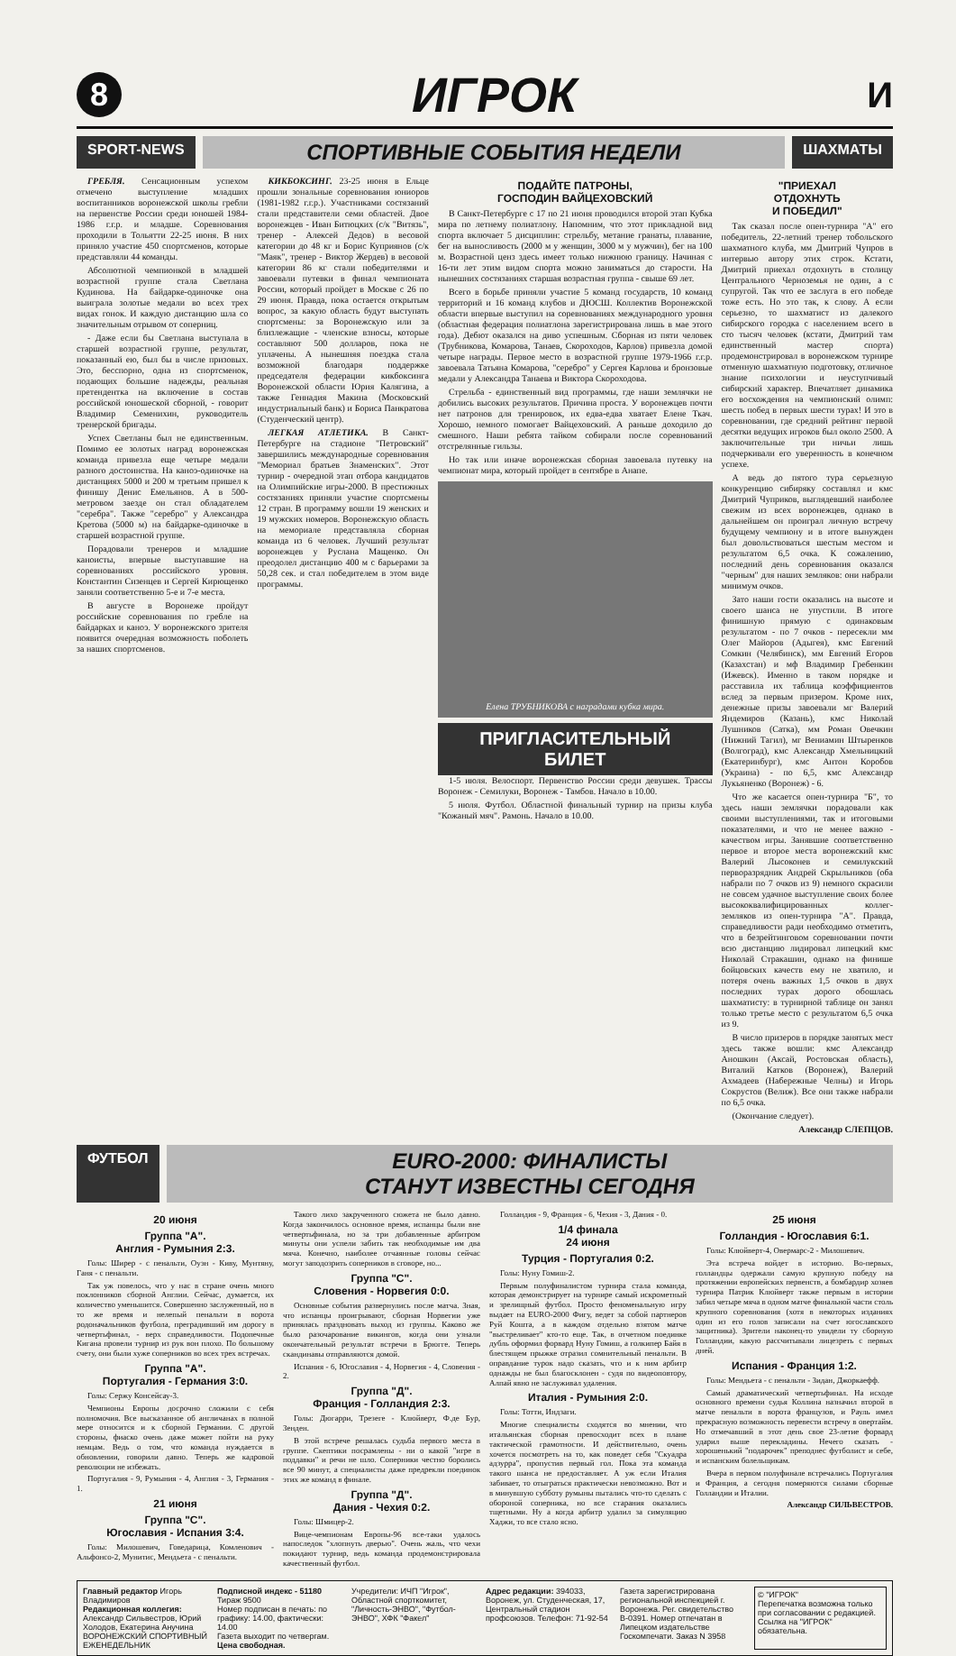8
ИГРОК
И
SPORT-NEWS
СПОРТИВНЫЕ СОБЫТИЯ НЕДЕЛИ
ШАХМАТЫ
ГРЕБЛЯ. Сенсационным успехом отмечено выступление младших воспитанников воронежской школы гребли на первенстве России среди юношей 1984-1986 г.г.р. и младше. Соревнования проходили в Тольятти 22-25 июня. В них приняло участие 450 спортсменов, которые представляли 44 команды.
Абсолютной чемпионкой в младшей возрастной группе стала Светлана Кудинова. На байдарке-одиночке она выиграла золотые медали во всех трех видах гонок. И каждую дистанцию шла со значительным отрывом от соперниц.
- Даже если бы Светлана выступала в старшей возрастной группе, результат, показанный ею, был бы в числе призовых. Это, бесспорно, одна из спортсменок, подающих большие надежды, реальная претендентка на включение в состав российской юношеской сборной, - говорит Владимир Семенихин, руководитель тренерской бригады.
Успех Светланы был не единственным. Помимо ее золотых наград воронежская команда привезла еще четыре медали разного достоинства. На каноэ-одиночке на дистанциях 5000 и 200 м третьим пришел к финишу Денис Емельянов. А в 500-метровом заезде он стал обладателем "серебра". Также "серебро" у Александра Кретова (5000 м) на байдарке-одиночке в старшей возрастной группе.
Порадовали тренеров и младшие каноисты, впервые выступавшие на соревнованиях российского уровня. Константин Сизенцев и Сергей Кирющенко заняли соответственно 5-е и 7-е места.
В августе в Воронеже пройдут российские соревнования по гребле на байдарках и каноэ. У воронежского зрителя появится очередная возможность поболеть за наших спортсменов.
КИКБОКСИНГ. 23-25 июня в Ельце прошли зональные соревнования юниоров (1981-1982 г.г.р.). Участниками состязаний стали представители семи областей. Двое воронежцев - Иван Битюцких (с/к "Витязь", тренер - Алексей Дедов) в весовой категории до 48 кг и Борис Куприянов (с/к "Маяк", тренер - Виктор Жердев) в весовой категории 86 кг стали победителями и завоевали путевки в финал чемпионата России, который пройдет в Москве с 26 по 29 июня. Правда, пока остается открытым вопрос, за какую область будут выступать спортсмены: за Воронежскую или за близлежащие - членские взносы, которые составляют 500 долларов, пока не уплачены. А нынешняя поездка стала возможной благодаря поддержке председателя федерации кикбоксинга Воронежской области Юрия Калягина, а также Геннадия Макина (Московский индустриальный банк) и Бориса Панкратова (Студенческий центр).
ЛЕГКАЯ АТЛЕТИКА. В Санкт-Петербурге на стадионе "Петровский" завершились международные соревнования "Мемориал братьев Знаменских". Этот турнир - очередной этап отбора кандидатов на Олимпийские игры-2000. В престижных состязаниях приняли участие спортсмены 12 стран. В программу вошли 19 женских и 19 мужских номеров. Воронежскую область на мемориале представляла сборная команда из 6 человек. Лучший результат воронежцев у Руслана Мащенко. Он преодолел дистанцию 400 м с барьерами за 50,28 сек. и стал победителем в этом виде программы.
ПОДАЙТЕ ПАТРОНЫ,
ГОСПОДИН ВАЙЦЕХОВСКИЙ
В Санкт-Петербурге с 17 по 21 июня проводился второй этап Кубка мира по летнему полиатлону. Напомним, что этот прикладной вид спорта включает 5 дисциплин: стрельбу, метание гранаты, плавание, бег на выносливость (2000 м у женщин, 3000 м у мужчин), бег на 100 м. Возрастной ценз здесь имеет только нижнюю границу. Начиная с 16-ти лет этим видом спорта можно заниматься до старости. На нынешних состязаниях старшая возрастная группа - свыше 69 лет.
Всего в борьбе приняли участие 5 команд государств, 10 команд территорий и 16 команд клубов и ДЮСШ. Коллектив Воронежской области впервые выступил на соревнованиях международного уровня (областная федерация полиатлона зарегистрирована лишь в мае этого года). Дебют оказался на диво успешным. Сборная из пяти человек (Трубникова, Комарова, Танаев, Скороходов, Карлов) привезла домой четыре награды. Первое место в возрастной группе 1979-1966 г.г.р. завоевала Татьяна Комарова, "серебро" у Сергея Карлова и бронзовые медали у Александра Танаева и Виктора Скороходова.
Стрельба - единственный вид программы, где наши землячки не добились высоких результатов. Причина проста. У воронежцев почти нет патронов для тренировок, их едва-едва хватает Елене Ткач. Хорошо, немного помогает Вайцеховский. А раньше доходило до смешного. Наши ребята тайком собирали после соревнований отстрелянные гильзы.
Но так или иначе воронежская сборная завоевала путевку на чемпионат мира, который пройдет в сентябре в Анапе.
Елена ТРУБНИКОВА с наградами кубка мира.
ПРИГЛАСИТЕЛЬНЫЙ БИЛЕТ
1-5 июля. Велоспорт. Первенство России среди девушек. Трассы Воронеж - Семилуки, Воронеж - Тамбов. Начало в 10.00.
5 июля. Футбол. Областной финальный турнир на призы клуба "Кожаный мяч". Рамонь. Начало в 10.00.
"ПРИЕХАЛ
ОТДОХНУТЬ
И ПОБЕДИЛ"
Так сказал после опен-турнира "А" его победитель, 22-летний тренер тобольского шахматного клуба, мм Дмитрий Чупров в интервью автору этих строк. Кстати, Дмитрий приехал отдохнуть в столицу Центрального Черноземья не один, а с супругой. Так что ее заслуга в его победе тоже есть. Но это так, к слову. А если серьезно, то шахматист из далекого сибирского городка с населением всего в сто тысяч человек (кстати, Дмитрий там единственный мастер спорта) продемонстрировал в воронежском турнире отменную шахматную подготовку, отличное знание психологии и неуступчивый сибирский характер. Впечатляет динамика его восхождения на чемпионский олимп: шесть побед в первых шести турах! И это в соревновании, где средний рейтинг первой десятки ведущих игроков был около 2500. А заключительные три ничьи лишь подчеркивали его уверенность в конечном успехе.
А ведь до пятого тура серьезную конкуренцию сибиряку составлял и кмс Дмитрий Чуприков, выглядевший наиболее свежим из всех воронежцев, однако в дальнейшем он проиграл личную встречу будущему чемпиону и в итоге вынужден был довольствоваться шестым местом и результатом 6,5 очка. К сожалению, последний день соревнования оказался "черным" для наших земляков: они набрали минимум очков.
Зато наши гости оказались на высоте и своего шанса не упустили. В итоге финишную прямую с одинаковым результатом - по 7 очков - пересекли мм Олег Майоров (Адыгея), кмс Евгений Сомкин (Челябинск), мм Евгений Егоров (Казахстан) и мф Владимир Гребенкин (Ижевск). Именно в таком порядке и расставила их таблица коэффициентов вслед за первым призером. Кроме них, денежные призы завоевали мг Валерий Яндемиров (Казань), кмс Николай Лушников (Сатка), мм Роман Овечкин (Нижний Тагил), мг Вениамин Штыренков (Волгоград), кмс Александр Хмельницкий (Екатеринбург), кмс Антон Коробов (Украина) - по 6,5, кмс Александр Лукьяненко (Воронеж) - 6.
Что же касается опен-турнира "Б", то здесь наши землячки порадовали как своими выступлениями, так и итоговыми показателями, и что не менее важно - качеством игры. Занявшие соответственно первое и второе места воронежский кмс Валерий Лысоконев и семилукский перворазрядник Андрей Скрыльников (оба набрали по 7 очков из 9) немного скрасили не совсем удачное выступление своих более высококвалифицированных коллег-земляков из опен-турнира "А". Правда, справедливости ради необходимо отметить, что в безрейтинговом соревновании почти всю дистанцию лидировал липецкий кмс Николай Стракашин, однако на финише бойцовских качеств ему не хватило, и потеря очень важных 1,5 очков в двух последних турах дорого обошлась шахматисту: в турнирной таблице он занял только третье место с результатом 6,5 очка из 9.
В число призеров в порядке занятых мест здесь также вошли: кмс Александр Аношкин (Аксай, Ростовская область), Виталий Катков (Воронеж), Валерий Ахмадеев (Набережные Челны) и Игорь Сокрустов (Велиж). Все они также набрали по 6,5 очка.
(Окончание следует).
Александр СЛЕПЦОВ.
ФУТБОЛ
EURO-2000: ФИНАЛИСТЫ
СТАНУТ ИЗВЕСТНЫ СЕГОДНЯ
20 июня
Группа "А".
Англия - Румыния 2:3.
Голы: Ширер - с пенальти, Оуэн - Киву, Мунтяну, Ганя - с пенальти.
Так уж повелось, что у нас в стране очень много поклонников сборной Англии. Сейчас, думается, их количество уменьшится. Совершенно заслуженный, но в то же время и нелепый пенальти в ворота родоначальников футбола, преградивший им дорогу в четвертьфинал, - верх справедливости. Подопечные Кигана провели турнир из рук вон плохо. По большому счету, они были хуже соперников во всех трех встречах.
Группа "А".
Португалия - Германия 3:0.
Голы: Сержу Консейсау-3.
Чемпионы Европы досрочно сложили с себя полномочия. Все высказанное об англичанах в полной мере относится и к сборной Германии. С другой стороны, фиаско очень даже может пойти на руку немцам. Ведь о том, что команда нуждается в обновлении, говорили давно. Теперь же кадровой революции не избежать.
Португалия - 9, Румыния - 4, Англия - 3, Германия - 1.
21 июня
Группа "С".
Югославия - Испания 3:4.
Голы: Милошевич, Говедарица, Комленович - Альфонсо-2, Мунитис, Мендьета - с пенальти.
Такого лихо закрученного сюжета не было давно. Когда закончилось основное время, испанцы были вне четвертьфинала, но за три добавленные арбитром минуты они успели забить так необходимые им два мяча. Конечно, наиболее отчаянные головы сейчас могут заподозрить соперников в сговоре, но...
Группа "С".
Словения - Норвегия 0:0.
Основные события развернулись после матча. Зная, что испанцы проигрывают, сборная Норвегии уже принялась праздновать выход из группы. Каково же было разочарование викингов, когда они узнали окончательный результат встречи в Брюгге. Теперь скандинавы отправляются домой.
Испания - 6, Югославия - 4, Норвегия - 4, Словения - 2.
Группа "Д".
Франция - Голландия 2:3.
Голы: Дюгарри, Трезеге - Клюйверт, Ф.де Бур, Зенден.
В этой встрече решалась судьба первого места в группе. Скептики посрамлены - ни о какой "игре в поддавки" и речи не шло. Соперники честно боролись все 90 минут, а специалисты даже предрекли поединок этих же команд в финале.
Группа "Д".
Дания - Чехия 0:2.
Голы: Шмицер-2.
Вице-чемпионам Европы-96 все-таки удалось напоследок "хлопнуть дверью". Очень жаль, что чехи покидают турнир, ведь команда продемонстрировала качественный футбол.
Голландия - 9, Франция - 6, Чехия - 3, Дания - 0.
1/4 финала
24 июня
Турция - Португалия 0:2.
Голы: Нуну Гомиш-2.
Первым полуфиналистом турнира стала команда, которая демонстрирует на турнире самый искрометный и зрелищный футбол. Просто феноменальную игру выдает на EURO-2000 Фигу, ведет за собой партнеров Руй Кошта, а в каждом отдельно взятом матче "выстреливает" кто-то еще. Так, в отчетном поединке дубль оформил форвард Нуну Гомиш, а голкипер Байя в блестящем прыжке отразил сомнительный пенальти. В оправдание турок надо сказать, что и к ним арбитр однажды не был благосклонен - судя по видеоповтору, Алпай явно не заслуживал удаления.
Италия - Румыния 2:0.
Голы: Тотти, Индзаги.
Многие специалисты сходятся во мнении, что итальянская сборная превосходит всех в плане тактической грамотности. И действительно, очень хочется посмотреть на то, как поведет себя "Скуадра адзурра", пропустив первый гол. Пока эта команда такого шанса не предоставляет. А уж если Италия забивает, то отыграться практически невозможно. Вот и в минувшую субботу румыны пытались что-то сделать с обороной соперника, но все старания оказались тщетными. Ну а когда арбитр удалил за симуляцию Хаджи, то все стало ясно.
25 июня
Голландия - Югославия 6:1.
Голы: Клюйверт-4, Овермарс-2 - Милошевич.
Эта встреча войдет в историю. Во-первых, голландцы одержали самую крупную победу на протяжении европейских первенств, а бомбардир хозяев турнира Патрик Клюйверт также первым в истории забил четыре мяча в одном матче финальной части столь крупного соревнования (хотя в некоторых изданиях один из его голов записали на счет югославского защитника). Зрители наконец-то увидели ту сборную Голландии, какую рассчитывали лицезреть с первых дней.
Испания - Франция 1:2.
Голы: Мендьета - с пенальти - Зидан, Джоркаефф.
Самый драматический четвертьфинал. На исходе основного времени судья Коллина назначил второй в матче пенальти в ворота французов, и Рауль имел прекрасную возможность перевести встречу в овертайм. Но отмечавший в этот день свое 23-летие форвард ударил выше перекладины. Нечего сказать - хорошенький "подарочек" преподнес футболист и себе, и испанским болельщикам.
Вчера в первом полуфинале встречались Португалия и Франция, а сегодня померяются силами сборные Голландии и Италии.
Александр СИЛЬВЕСТРОВ.
Главный редактор Игорь Владимиров
Редакционная коллегия: Александр Сильвестров, Юрий Холодов, Екатерина Анучина
ВОРОНЕЖСКИЙ СПОРТИВНЫЙ ЕЖЕНЕДЕЛЬНИК
Подписной индекс - 51180
Тираж 9500
Номер подписан в печать: по графику: 14.00, фактически: 14.00
Газета выходит по четвергам.
Цена свободная.
Учредители: ИЧП "Игрок", Областной спорткомитет, "Личность-ЭНВО", "Футбол-ЭНВО", ХФК "Факел"
Адрес редакции: 394033, Воронеж, ул. Студенческая, 17, Центральный стадион профсоюзов. Телефон: 71-92-54
Газета зарегистрирована региональной инспекцией г. Воронежа. Рег. свидетельство В-0391. Номер отпечатан в Липецком издательстве Госкомпечати. Заказ N 3958
© "ИГРОК"
Перепечатка возможна только при согласовании с редакцией. Ссылка на "ИГРОК" обязательна.